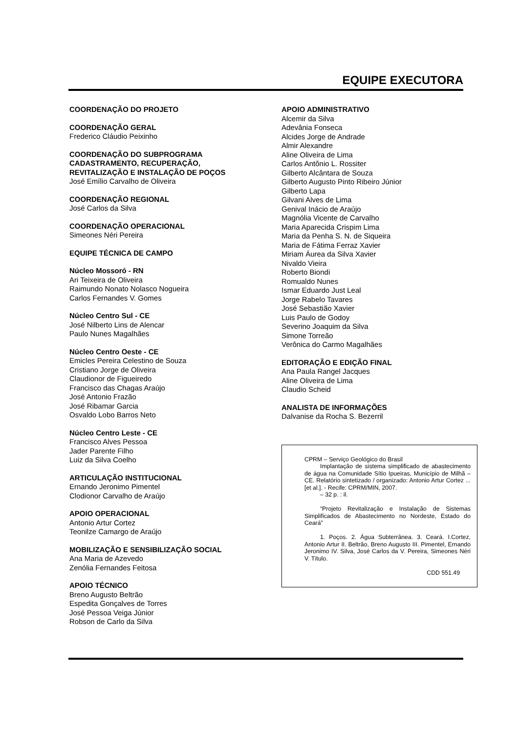EQUIPE EXECUTORA
COORDENAÇÃO DO PROJETO
COORDENAÇÃO GERAL
Frederico Cláudio Peixinho
COORDENAÇÃO DO SUBPROGRAMA
CADASTRAMENTO, RECUPERAÇÃO,
REVITALIZAÇÃO E INSTALAÇÃO DE POÇOS
José Emílio Carvalho de Oliveira
COORDENAÇÃO REGIONAL
José Carlos da Silva
COORDENAÇÃO OPERACIONAL
Simeones Néri Pereira
EQUIPE TÉCNICA DE CAMPO
Núcleo Mossoró - RN
Ari Teixeira de Oliveira
Raimundo Nonato Nolasco Nogueira
Carlos Fernandes V. Gomes
Núcleo Centro Sul - CE
José Nilberto Lins de Alencar
Paulo Nunes Magalhães
Núcleo Centro Oeste - CE
Emicles Pereira Celestino de Souza
Cristiano Jorge de Oliveira
Claudionor de Figueiredo
Francisco das Chagas Araújo
José Antonio Frazão
José Ribamar Garcia
Osvaldo Lobo Barros Neto
Núcleo Centro Leste - CE
Francisco Alves Pessoa
Jader Parente Filho
Luiz da Silva Coelho
ARTICULAÇÃO INSTITUCIONAL
Ernando Jeronimo Pimentel
Clodionor Carvalho de Araújo
APOIO OPERACIONAL
Antonio Artur Cortez
Teonilze Camargo de Araújo
MOBILIZAÇÃO E SENSIBILIZAÇÃO SOCIAL
Ana Maria de Azevedo
Zenólia Fernandes Feitosa
APOIO TÉCNICO
Breno Augusto Beltrão
Espedita Gonçalves de Torres
José Pessoa Veiga Júnior
Robson de Carlo da Silva
APOIO ADMINISTRATIVO
Alcemir da Silva
Adevânia Fonseca
Alcides Jorge de Andrade
Almir Alexandre
Aline Oliveira de Lima
Carlos Antônio L. Rossiter
Gilberto Alcântara de Souza
Gilberto Augusto Pinto Ribeiro Júnior
Gilberto Lapa
Gilvani Alves de Lima
Genival Inácio de Araújo
Magnólia Vicente de Carvalho
Maria Aparecida Crispim Lima
Maria da Penha S. N. de Siqueira
Maria de Fátima Ferraz Xavier
Miriam Áurea da Silva Xavier
Nivaldo Vieira
Roberto Biondi
Romualdo Nunes
Ismar Eduardo Just Leal
Jorge Rabelo Tavares
José Sebastião Xavier
Luis Paulo de Godoy
Severino Joaquim da Silva
Simone Torreão
Verônica do Carmo Magalhães
EDITORAÇÃO E EDIÇÃO FINAL
Ana Paula Rangel Jacques
Aline Oliveira de Lima
Claudio Scheid
ANALISTA DE INFORMAÇÕES
Dalvanise da Rocha S. Bezerril
CPRM – Serviço Geológico do Brasil
Implantação de sistema simplificado de abastecimento de água na Comunidade Sítio Ipueiras, Município de Milhã – CE. Relatório sintetizado / organizado: Antonio Artur Cortez ...[et al.]. - Recife: CPRM/MIN, 2007.
– 32 p. : il.
“Projeto Revitalização e Instalação de Sistemas Simplificados de Abastecimento no Nordeste, Estado do Ceará”
1. Poços. 2. Água Subterrânea. 3. Ceará. I.Cortez, Antonio Artur II. Beltrão, Breno Augusto III. Pimentel, Ernando Jeronimo IV. Silva, José Carlos da V. Pereira, Simeones Néri V. Título.
CDD 551.49